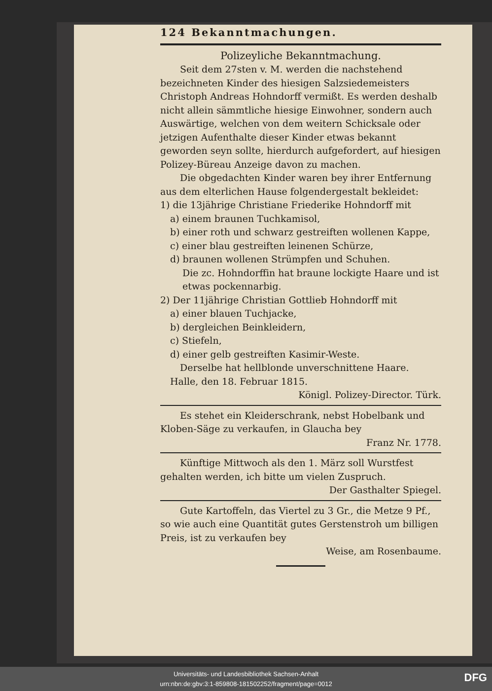124 Bekanntmachungen.
Polizeyliche Bekanntmachung.
Seit dem 27sten v. M. werden die nachstehend bezeichneten Kinder des hiesigen Salzsiedemeisters Christoph Andreas Hohndorff vermißt. Es werden deshalb nicht allein sämmtliche hiesige Einwohner, sondern auch Auswärtige, welchen von dem weitern Schicksale oder jetzigen Aufenthalte dieser Kinder etwas bekannt geworden seyn sollte, hierdurch aufgefordert, auf hiesigen Polizey-Büreau Anzeige davon zu machen.
Die obgedachten Kinder waren bey ihrer Entfernung aus dem elterlichen Hause folgendergestalt bekleidet:
1) die 13jährige Christiane Friederike Hohndorff mit
a) einem braunen Tuchkamisol,
b) einer roth und schwarz gestreiften wollenen Kappe,
c) einer blau gestreiften leinenen Schürze,
d) braunen wollenen Strümpfen und Schuhen.
Die zc. Hohndorffin hat braune lockigte Haare und ist etwas pockennarbig.
2) Der 11jährige Christian Gottlieb Hohndorff mit
a) einer blauen Tuchjacke,
b) dergleichen Beinkleidern,
c) Stiefeln,
d) einer gelb gestreiften Kasimir-Weste.
Derselbe hat hellblonde unverschnittene Haare.
Halle, den 18. Februar 1815.
Königl. Polizey-Director. Türk.
Es stehet ein Kleiderschrank, nebst Hobelbank und Kloben-Säge zu verkaufen, in Glaucha bey
Franz Nr. 1778.
Künftige Mittwoch als den 1. März soll Wurstfest gehalten werden, ich bitte um vielen Zuspruch.
Der Gasthalter Spiegel.
Gute Kartoffeln, das Viertel zu 3 Gr., die Metze 9 Pf., so wie auch eine Quantität gutes Gerstenstroh um billigen Preis, ist zu verkaufen bey
Weise, am Rosenbaume.
Universitäts- und Landesbibliothek Sachsen-Anhalt
urn:nbn:de:gbv:3:1-859808-181502252/fragment/page=0012
DFG